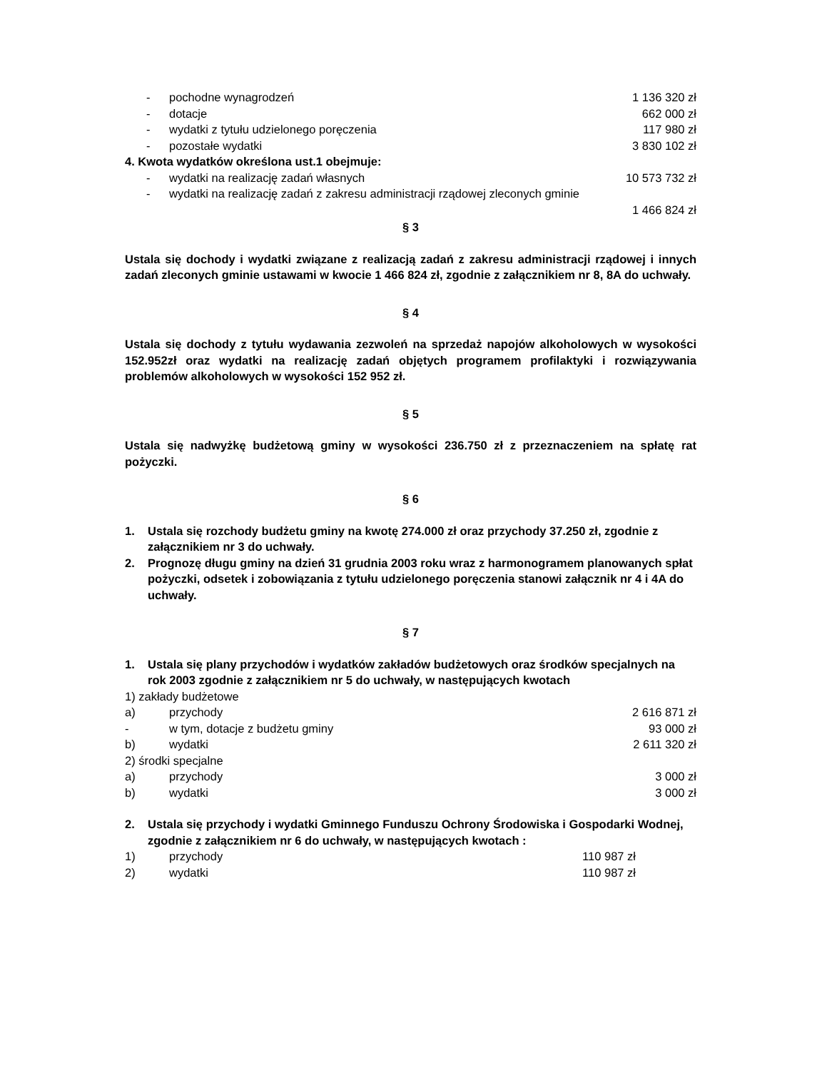- pochodne wynagrodzeń 1 136 320 zł
- dotacje 662 000 zł
- wydatki z tytułu udzielonego poręczenia 117 980 zł
- pozostałe wydatki 3 830 102 zł
4. Kwota wydatków określona ust.1 obejmuje:
- wydatki na realizację zadań własnych 10 573 732 zł
- wydatki na realizację zadań z zakresu administracji rządowej zleconych gminie
1 466 824 zł
§ 3
Ustala się dochody i wydatki związane z realizacją zadań z zakresu administracji rządowej i innych zadań zleconych gminie ustawami w kwocie 1 466 824 zł, zgodnie z załącznikiem nr 8, 8A do uchwały.
§ 4
Ustala się dochody z tytułu wydawania zezwoleń na sprzedaż napojów alkoholowych w wysokości 152.952zł oraz wydatki na realizację zadań objętych programem profilaktyki i rozwiązywania problemów alkoholowych w wysokości 152 952 zł.
§ 5
Ustala się nadwyżkę budżetową gminy w wysokości 236.750 zł z przeznaczeniem na spłatę rat pożyczki.
§ 6
1. Ustala się rozchody budżetu gminy na kwotę 274.000 zł oraz przychody 37.250 zł, zgodnie z załącznikiem nr 3 do uchwały.
2. Prognozę długu gminy na dzień 31 grudnia 2003 roku wraz z harmonogramem planowanych spłat pożyczki, odsetek i zobowiązania z tytułu udzielonego poręczenia stanowi załącznik nr 4 i 4A do uchwały.
§ 7
1. Ustala się plany przychodów i wydatków zakładów budżetowych oraz środków specjalnych na rok 2003 zgodnie z załącznikiem nr 5 do uchwały, w następujących kwotach
1) zakłady budżetowe
a) przychody 2 616 871 zł
- w tym, dotacje z budżetu gminy 93 000 zł
b) wydatki 2 611 320 zł
2) środki specjalne
a) przychody 3 000 zł
b) wydatki 3 000 zł
2. Ustala się przychody i wydatki Gminnego Funduszu Ochrony Środowiska i Gospodarki Wodnej, zgodnie z załącznikiem nr 6 do uchwały, w następujących kwotach :
1) przychody 110 987 zł
2) wydatki 110 987 zł